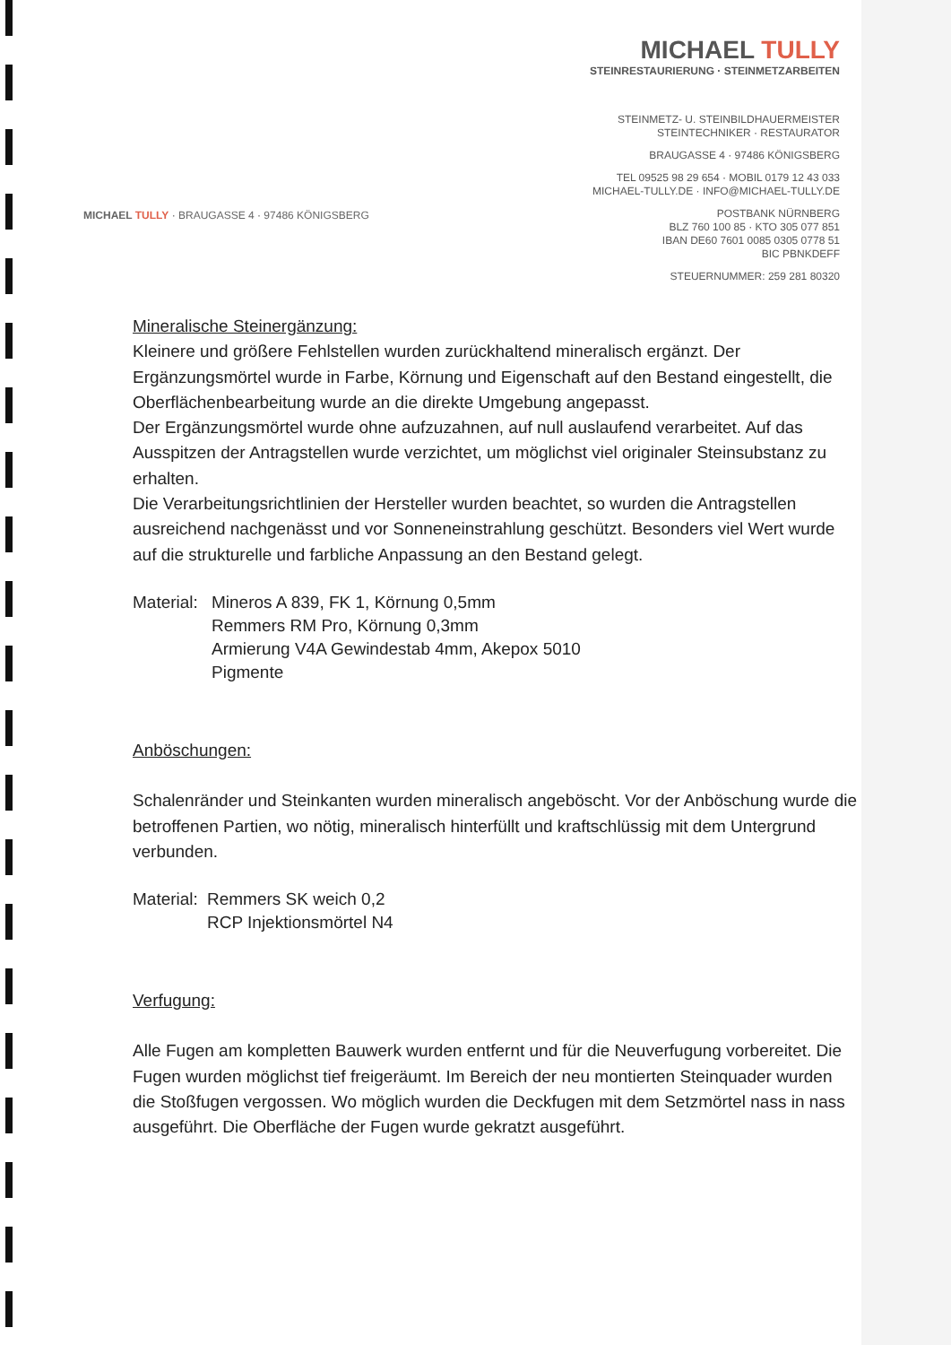MICHAEL TULLY
STEINRESTAURIERUNG · STEINMETZARBEITEN
STEINMETZ- U. STEINBILDHAUERMEISTER
STEINTECHNIKER · RESTAURATOR
BRAUGASSE 4 · 97486 KÖNIGSBERG
TEL 09525 98 29 654 · MOBIL 0179 12 43 033
MICHAEL-TULLY.DE · INFO@MICHAEL-TULLY.DE
POSTBANK NÜRNBERG
BLZ 760 100 85 · KTO 305 077 851
IBAN DE60 7601 0085 0305 0778 51
BIC PBNKDEFF
STEUERNUMMER: 259 281 80320
MICHAEL TULLY · BRAUGASSE 4 · 97486 KÖNIGSBERG
Mineralische Steinergänzung:
Kleinere und größere Fehlstellen wurden zurückhaltend mineralisch ergänzt. Der Ergänzungsmörtel wurde in Farbe, Körnung und Eigenschaft auf den Bestand eingestellt, die Oberflächenbearbeitung wurde an die direkte Umgebung angepasst.
Der Ergänzungsmörtel wurde ohne aufzuzahnen, auf null auslaufend verarbeitet. Auf das Ausspitzen der Antragstellen wurde verzichtet, um möglichst viel originaler Steinsubstanz zu erhalten.
Die Verarbeitungsrichtlinien der Hersteller wurden beachtet, so wurden die Antragstellen ausreichend nachgenässt und vor Sonneneinstrahlung geschützt. Besonders viel Wert wurde auf die strukturelle und farbliche Anpassung an den Bestand gelegt.
Material:
Mineros A 839, FK 1, Körnung 0,5mm
Remmers RM Pro, Körnung 0,3mm
Armierung V4A Gewindestab 4mm, Akepox 5010
Pigmente
Anböschungen:
Schalenränder und Steinkanten wurden mineralisch angeböscht. Vor der Anböschung wurde die betroffenen Partien, wo nötig, mineralisch hinterfüllt und kraftschlüssig mit dem Untergrund verbunden.
Material:
Remmers SK weich 0,2
RCP Injektionsmörtel N4
Verfugung:
Alle Fugen am kompletten Bauwerk wurden entfernt und für die Neuverfugung vorbereitet. Die Fugen wurden möglichst tief freigeräumt. Im Bereich der neu montierten Steinquader wurden die Stoßfugen vergossen. Wo möglich wurden die Deckfugen mit dem Setzmörtel nass in nass ausgeführt. Die Oberfläche der Fugen wurde gekratzt ausgeführt.